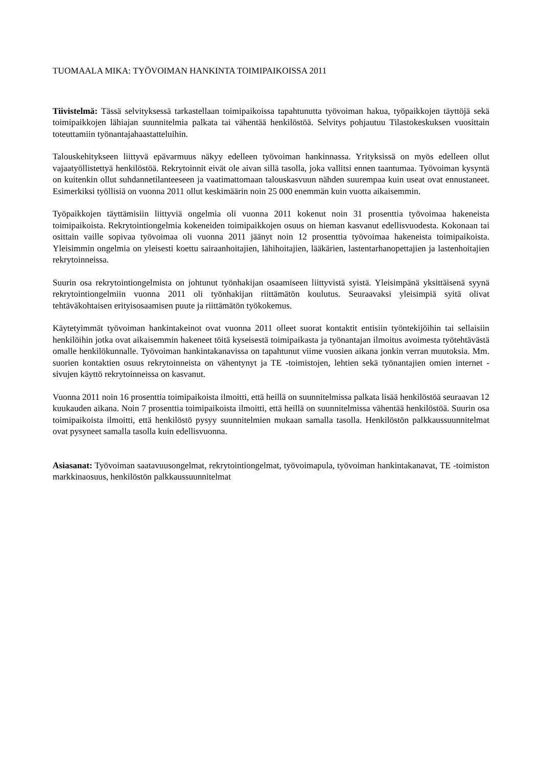TUOMAALA MIKA: TYÖVOIMAN HANKINTA TOIMIPAIKOISSA 2011
Tiivistelmä: Tässä selvityksessä tarkastellaan toimipaikoissa tapahtunutta työvoiman hakua, työpaikkojen täyttöjä sekä toimipaikkojen lähiajan suunnitelmia palkata tai vähentää henkilöstöä. Selvitys pohjautuu Tilastokeskuksen vuosittain toteuttamiin työnantajahaastatteluihin.
Talouskehitykseen liittyvä epävarmuus näkyy edelleen työvoiman hankinnassa. Yrityksissä on myös edelleen ollut vajaatyöllistettyä henkilöstöä. Rekrytoinnit eivät ole aivan sillä tasolla, joka vallitsi ennen taantumaa. Työvoiman kysyntä on kuitenkin ollut suhdannetilanteeseen ja vaatimattomaan talouskasvuun nähden suurempaa kuin useat ovat ennustaneet. Esimerkiksi työllisiä on vuonna 2011 ollut keskimäärin noin 25 000 enemmän kuin vuotta aikaisemmin.
Työpaikkojen täyttämisiin liittyviä ongelmia oli vuonna 2011 kokenut noin 31 prosenttia työvoimaa hakeneista toimipaikoista. Rekrytointiongelmia kokeneiden toimipaikkojen osuus on hieman kasvanut edellisvuodesta. Kokonaan tai osittain vaille sopivaa työvoimaa oli vuonna 2011 jäänyt noin 12 prosenttia työvoimaa hakeneista toimipaikoista. Yleisimmin ongelmia on yleisesti koettu sairaanhoitajien, lähihoitajien, lääkärien, lastentarhanopettajien ja lastenhoitajien rekrytoinneissa.
Suurin osa rekrytointiongelmista on johtunut työnhakijan osaamiseen liittyvistä syistä. Yleisimpänä yksittäisenä syynä rekrytointiongelmiin vuonna 2011 oli työnhakijan riittämätön koulutus. Seuraavaksi yleisimpiä syitä olivat tehtäväkohtaisen erityisosaamisen puute ja riittämätön työkokemus.
Käytetyimmät työvoiman hankintakeinot ovat vuonna 2011 olleet suorat kontaktit entisiin työntekijöihin tai sellaisiin henkilöihin jotka ovat aikaisemmin hakeneet töitä kyseisestä toimipaikasta ja työnantajan ilmoitus avoimesta työtehtävästä omalle henkilökunnalle. Työvoiman hankintakanavissa on tapahtunut viime vuosien aikana jonkin verran muutoksia. Mm. suorien kontaktien osuus rekrytoinneista on vähentynyt ja TE -toimistojen, lehtien sekä työnantajien omien internet -sivujen käyttö rekrytoinneissa on kasvanut.
Vuonna 2011 noin 16 prosenttia toimipaikoista ilmoitti, että heillä on suunnitelmissa palkata lisää henkilöstöä seuraavan 12 kuukauden aikana. Noin 7 prosenttia toimipaikoista ilmoitti, että heillä on suunnitelmissa vähentää henkilöstöä. Suurin osa toimipaikoista ilmoitti, että henkilöstö pysyy suunnitelmien mukaan samalla tasolla. Henkilöstön palkkaussuunnitelmat ovat pysyneet samalla tasolla kuin edellisvuonna.
Asiasanat: Työvoiman saatavuusongelmat, rekrytointiongelmat, työvoimapula, työvoiman hankintakanavat, TE -toimiston markkinaosuus, henkilöstön palkkaussuunnitelmat